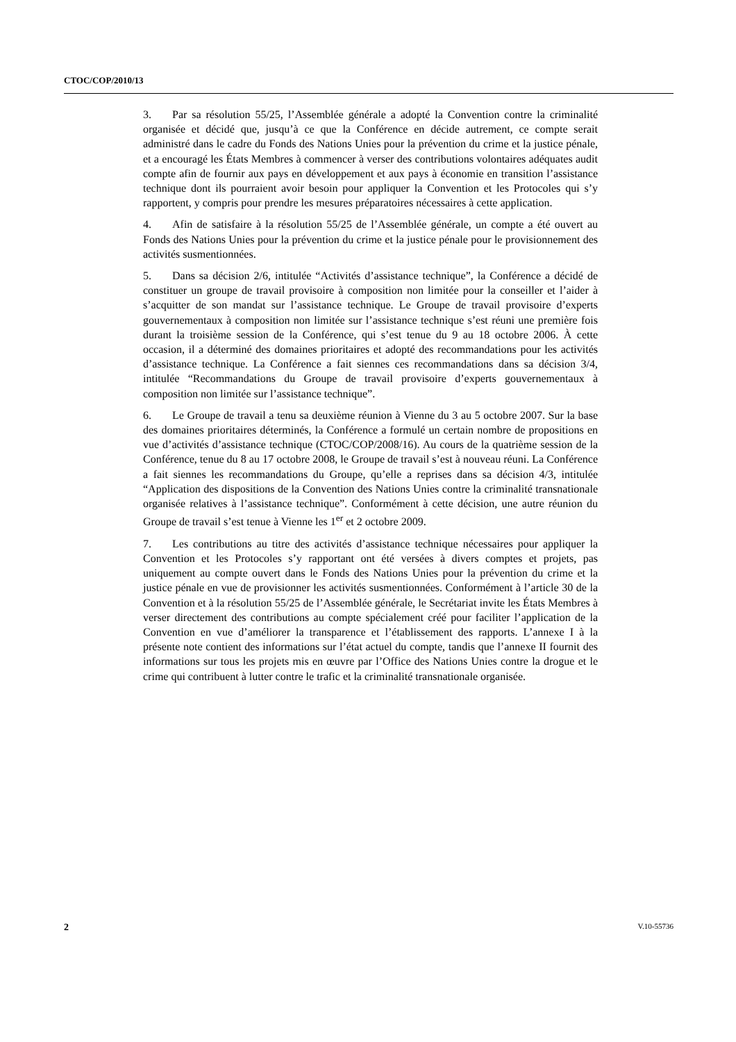CTOC/COP/2010/13
3. Par sa résolution 55/25, l’Assemblée générale a adopté la Convention contre la criminalité organisée et décidé que, jusqu’à ce que la Conférence en décide autrement, ce compte serait administré dans le cadre du Fonds des Nations Unies pour la prévention du crime et la justice pénale, et a encouragé les États Membres à commencer à verser des contributions volontaires adéquates audit compte afin de fournir aux pays en développement et aux pays à économie en transition l’assistance technique dont ils pourraient avoir besoin pour appliquer la Convention et les Protocoles qui s’y rapportent, y compris pour prendre les mesures préparatoires nécessaires à cette application.
4. Afin de satisfaire à la résolution 55/25 de l’Assemblée générale, un compte a été ouvert au Fonds des Nations Unies pour la prévention du crime et la justice pénale pour le provisionnement des activités susmentionnées.
5. Dans sa décision 2/6, intitulée “Activités d’assistance technique”, la Conférence a décidé de constituer un groupe de travail provisoire à composition non limitée pour la conseiller et l’aider à s’acquitter de son mandat sur l’assistance technique. Le Groupe de travail provisoire d’experts gouvernementaux à composition non limitée sur l’assistance technique s’est réuni une première fois durant la troisième session de la Conférence, qui s’est tenue du 9 au 18 octobre 2006. À cette occasion, il a déterminé des domaines prioritaires et adopté des recommandations pour les activités d’assistance technique. La Conférence a fait siennes ces recommandations dans sa décision 3/4, intitulée “Recommandations du Groupe de travail provisoire d’experts gouvernementaux à composition non limitée sur l’assistance technique”.
6. Le Groupe de travail a tenu sa deuxième réunion à Vienne du 3 au 5 octobre 2007. Sur la base des domaines prioritaires déterminés, la Conférence a formulé un certain nombre de propositions en vue d’activités d’assistance technique (CTOC/COP/2008/16). Au cours de la quatrième session de la Conférence, tenue du 8 au 17 octobre 2008, le Groupe de travail s’est à nouveau réuni. La Conférence a fait siennes les recommandations du Groupe, qu’elle a reprises dans sa décision 4/3, intitulée “Application des dispositions de la Convention des Nations Unies contre la criminalité transnationale organisée relatives à l’assistance technique”. Conformément à cette décision, une autre réunion du Groupe de travail s’est tenue à Vienne les 1<sup>er</sup> et 2 octobre 2009.
7. Les contributions au titre des activités d’assistance technique nécessaires pour appliquer la Convention et les Protocoles s’y rapportant ont été versées à divers comptes et projets, pas uniquement au compte ouvert dans le Fonds des Nations Unies pour la prévention du crime et la justice pénale en vue de provisionner les activités susmentionnées. Conformément à l’article 30 de la Convention et à la résolution 55/25 de l’Assemblée générale, le Secrétariat invite les États Membres à verser directement des contributions au compte spécialement créé pour faciliter l’application de la Convention en vue d’améliorer la transparence et l’établissement des rapports. L’annexe I à la présente note contient des informations sur l’état actuel du compte, tandis que l’annexe II fournit des informations sur tous les projets mis en œuvre par l’Office des Nations Unies contre la drogue et le crime qui contribuent à lutter contre le trafic et la criminalité transnationale organisée.
2 V.10-55736